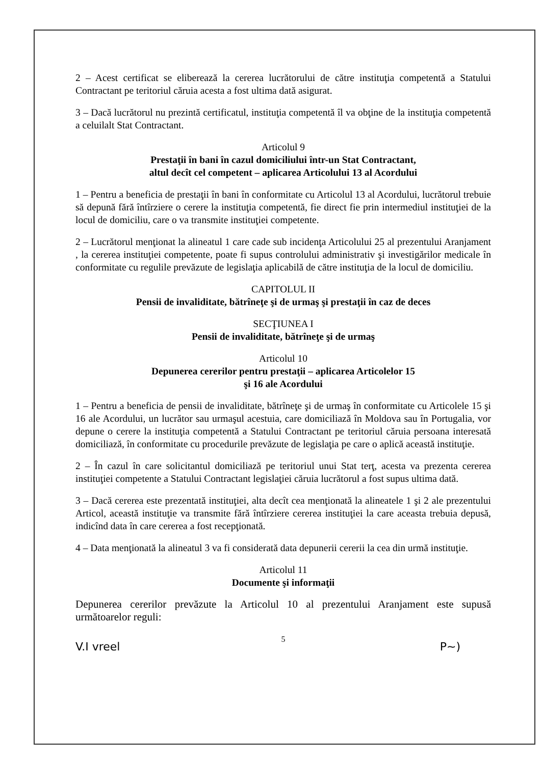2 – Acest certificat se eliberează la cererea lucrătorului de către instituţia competentă a Statului Contractant pe teritoriul căruia acesta a fost ultima dată asigurat.
3 – Dacă lucrătorul nu prezintă certificatul, instituţia competentă îl va obţine de la instituţia competentă a celuilalt Stat Contractant.
Articolul 9
Prestaţii în bani în cazul domiciliului într-un Stat Contractant,
altul decît cel competent – aplicarea Articolului 13 al Acordului
1 – Pentru a beneficia de prestaţii în bani în conformitate cu Articolul 13 al Acordului, lucrătorul trebuie să depună fără întîrziere o cerere la instituţia competentă, fie direct fie prin intermediul instituţiei de la locul de domiciliu, care o va transmite instituţiei competente.
2 – Lucrătorul menţionat la alineatul 1 care cade sub incidenţa Articolului 25 al prezentului Aranjament , la cererea instituţiei competente, poate fi supus controlului administrativ şi investigărilor medicale în conformitate cu regulile prevăzute de legislaţia aplicabilă de către instituţia de la locul de domiciliu.
CAPITOLUL II
Pensii de invaliditate, bătrîneţe şi de urmaş şi prestaţii în caz de deces
SECŢIUNEA I
Pensii de invaliditate, bătrîneţe şi de urmaş
Articolul 10
Depunerea cererilor pentru prestaţii – aplicarea Articolelor 15
şi 16 ale Acordului
1 – Pentru a beneficia de pensii de invaliditate, bătrîneţe şi de urmaş în conformitate cu Articolele 15 şi 16 ale Acordului, un lucrător sau urmaşul acestuia, care domiciliază în Moldova sau în Portugalia, vor depune o cerere la instituţia competentă a Statului Contractant pe teritoriul căruia persoana interesată domiciliază, în conformitate cu procedurile prevăzute de legislaţia pe care o aplică această instituţie.
2 – În cazul în care solicitantul domiciliază pe teritoriul unui Stat terţ, acesta va prezenta cererea instituţiei competente a Statului Contractant legislaţiei căruia lucrătorul a fost supus ultima dată.
3 – Dacă cererea este prezentată instituţiei, alta decît cea menţionată la alineatele 1 şi 2 ale prezentului Articol, această instituţie va transmite fără întîrziere cererea instituţiei la care aceasta trebuia depusă, indicînd data în care cererea a fost recepţionată.
4 – Data menţionată la alineatul 3 va fi considerată data depunerii cererii la cea din urmă instituţie.
Articolul 11
Documente şi informaţii
Depunerea cererilor prevăzute la Articolul 10 al prezentului Aranjament este supusă următoarelor reguli:
5
V.I vreel P~)